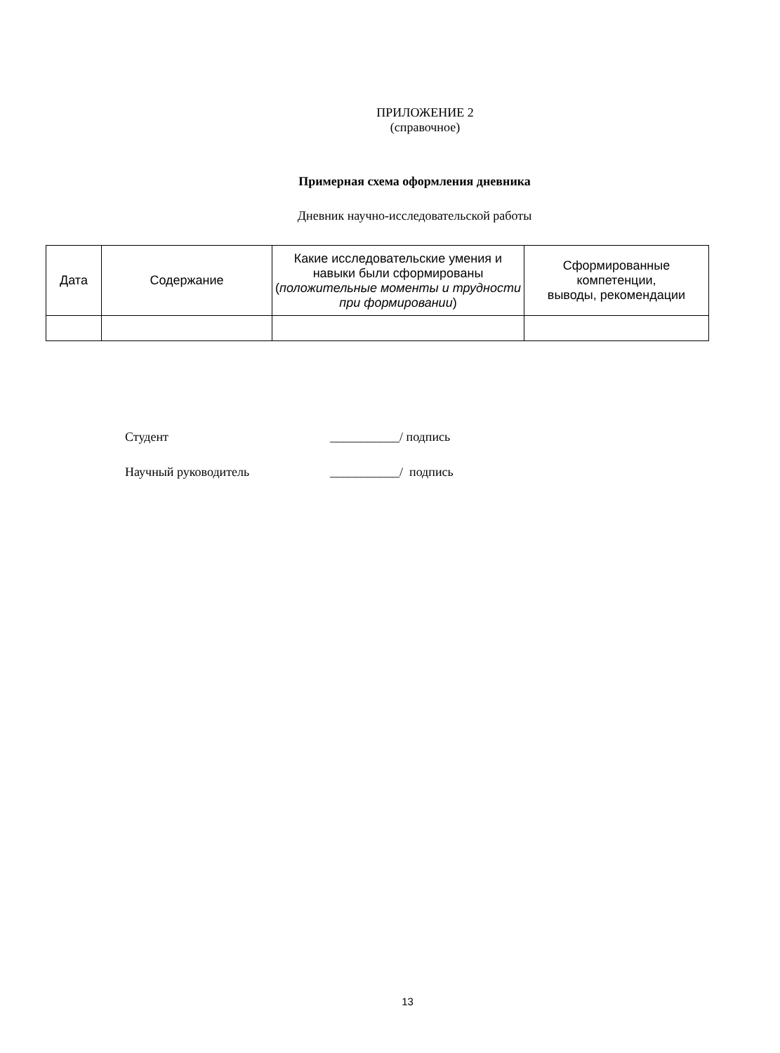ПРИЛОЖЕНИЕ 2
(справочное)
Примерная схема оформления дневника
Дневник научно-исследовательской работы
| Дата | Содержание | Какие исследовательские умения и навыки были сформированы ( положительные моменты и трудности при формировании ) | Сформированные компетенции, выводы, рекомендации |
| --- | --- | --- | --- |
Студент ___________/ подпись
Научный руководитель ___________/ подпись
13